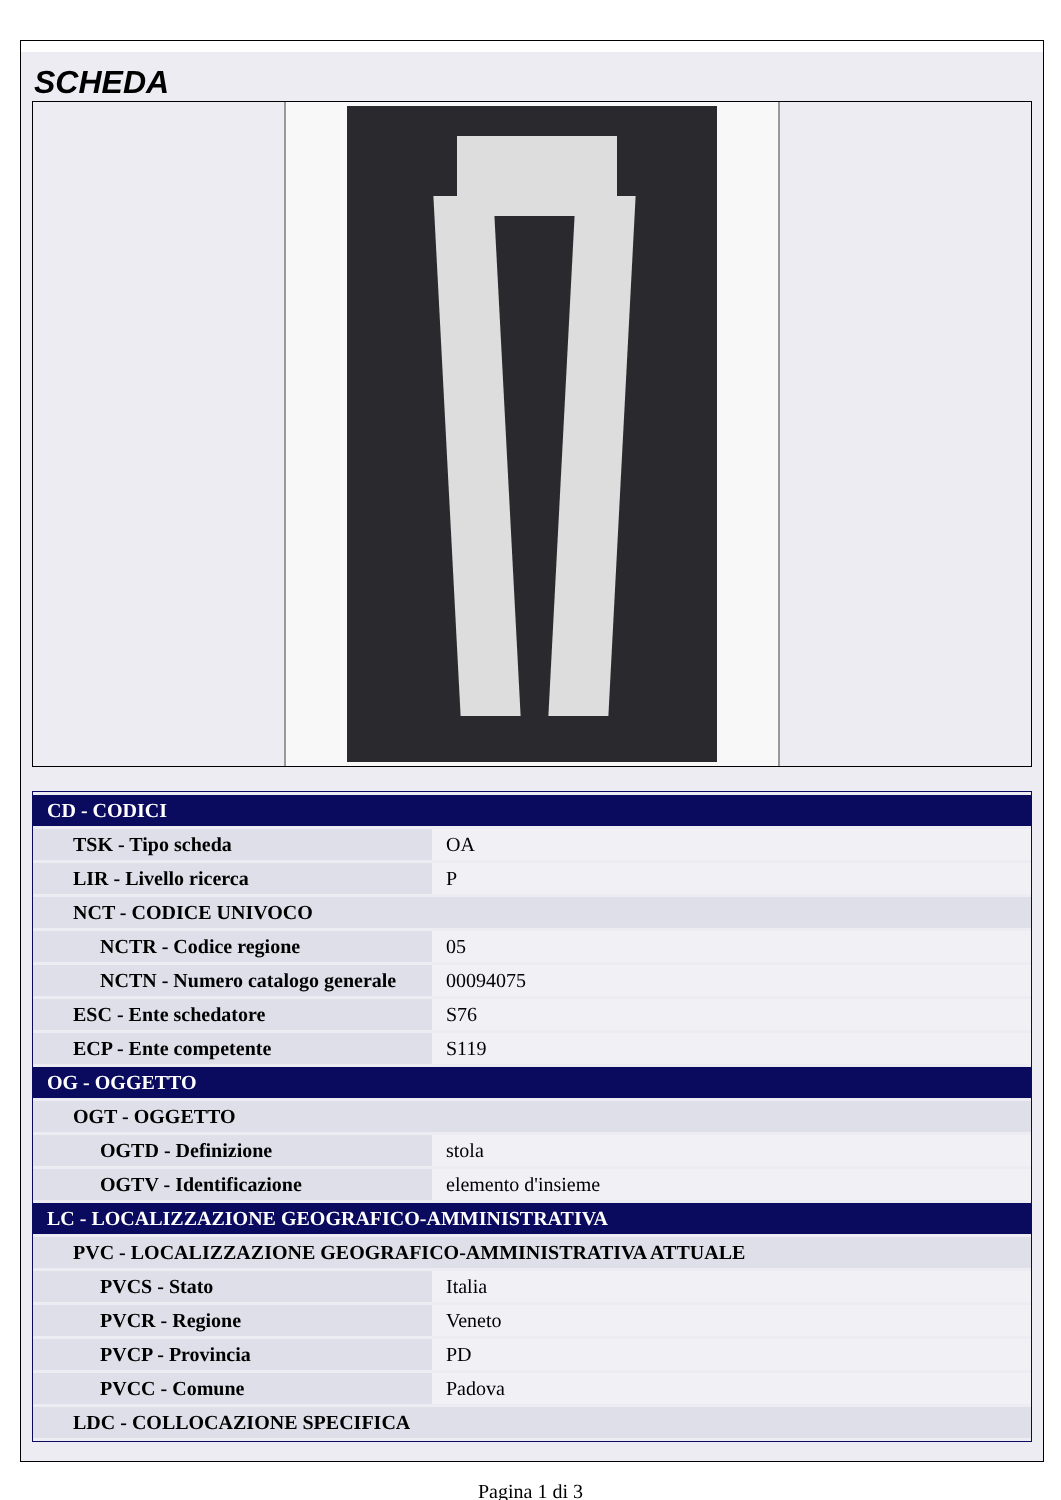SCHEDA
| CD - CODICI | |
| TSK - Tipo scheda | OA |
| LIR - Livello ricerca | P |
| NCT - CODICE UNIVOCO | |
| NCTR - Codice regione | 05 |
| NCTN - Numero catalogo generale | 00094075 |
| ESC - Ente schedatore | S76 |
| ECP - Ente competente | S119 |
| OG - OGGETTO | |
| OGT - OGGETTO | |
| OGTD - Definizione | stola |
| OGTV - Identificazione | elemento d'insieme |
| LC - LOCALIZZAZIONE GEOGRAFICO-AMMINISTRATIVA | |
| PVC - LOCALIZZAZIONE GEOGRAFICO-AMMINISTRATIVA ATTUALE | |
| PVCS - Stato | Italia |
| PVCR - Regione | Veneto |
| PVCP - Provincia | PD |
| PVCC - Comune | Padova |
| LDC - COLLOCAZIONE SPECIFICA | |
Pagina 1 di 3